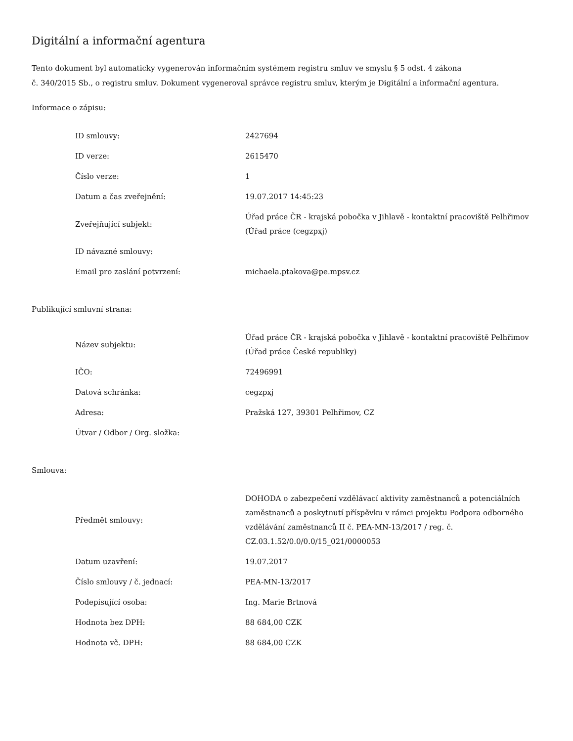Digitální a informační agentura
Tento dokument byl automaticky vygenerován informačním systémem registru smluv ve smyslu § 5 odst. 4 zákona
č. 340/2015 Sb., o registru smluv. Dokument vygeneroval správce registru smluv, kterým je Digitální a informační agentura.
Informace o zápisu:
| ID smlouvy: | 2427694 |
| ID verze: | 2615470 |
| Číslo verze: | 1 |
| Datum a čas zveřejnění: | 19.07.2017 14:45:23 |
| Zveřejňující subjekt: | Úřad práce ČR - krajská pobočka v Jihlavě - kontaktní pracoviště Pelhřimov (Úřad práce (cegzpxj) |
| ID návazné smlouvy: | |
| Email pro zaslání potvrzení: | michaela.ptakova@pe.mpsv.cz |
Publikující smluvní strana:
| Název subjektu: | Úřad práce ČR - krajská pobočka v Jihlavě - kontaktní pracoviště Pelhřimov (Úřad práce České republiky) |
| IČO: | 72496991 |
| Datová schránka: | cegzpxj |
| Adresa: | Pražská 127, 39301 Pelhřimov, CZ |
| Útvar / Odbor / Org. složka: | |
Smlouva:
| Předmět smlouvy: | DOHODA o zabezpečení vzdělávací aktivity zaměstnanců a potenciálních zaměstnanců a poskytnutí příspěvku v rámci projektu Podpora odborného vzdělávání zaměstnanců II č. PEA-MN-13/2017 / reg. č. CZ.03.1.52/0.0/0.0/15_021/0000053 |
| Datum uzavření: | 19.07.2017 |
| Číslo smlouvy / č. jednací: | PEA-MN-13/2017 |
| Podepisující osoba: | Ing. Marie Brtnová |
| Hodnota bez DPH: | 88 684,00 CZK |
| Hodnota vč. DPH: | 88 684,00 CZK |